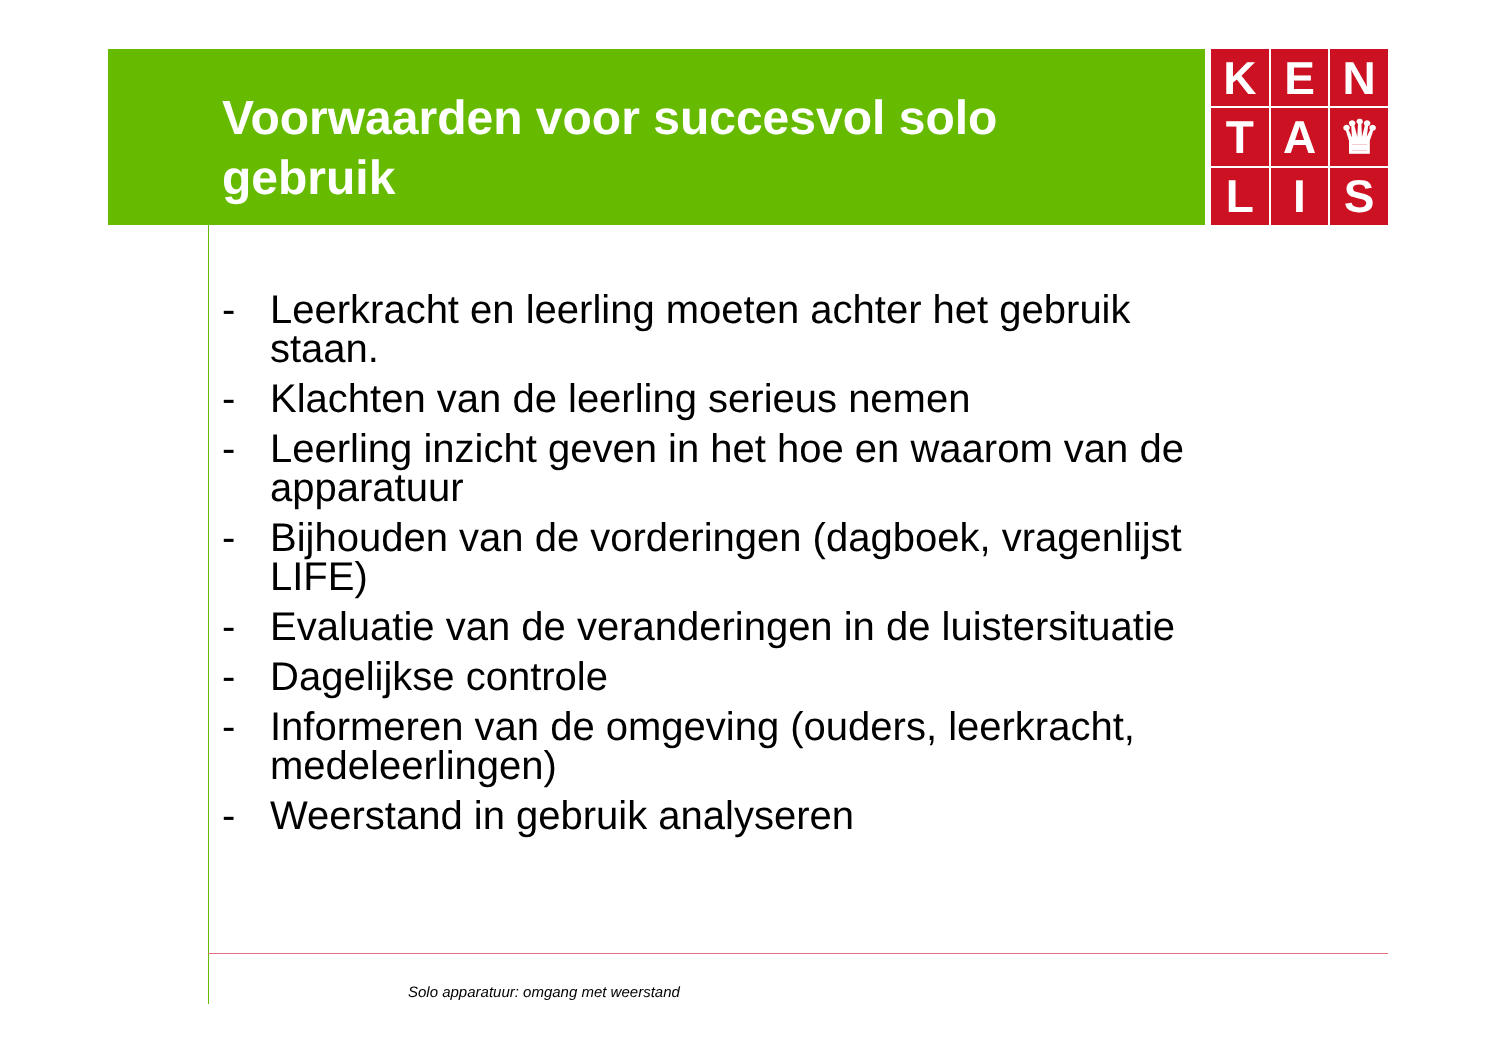Voorwaarden voor succesvol solo
gebruik
K
E
N
T
A
♛
L
I
S
- Leerkracht en leerling moeten achter het gebruik staan.
- Klachten van de leerling serieus nemen
- Leerling inzicht geven in het hoe en waarom van de apparatuur
- Bijhouden van de vorderingen (dagboek, vragenlijst LIFE)
- Evaluatie van de veranderingen in de luistersituatie
- Dagelijkse controle
- Informeren van de omgeving (ouders, leerkracht, medeleerlingen)
- Weerstand in gebruik analyseren
Solo apparatuur: omgang met weerstand